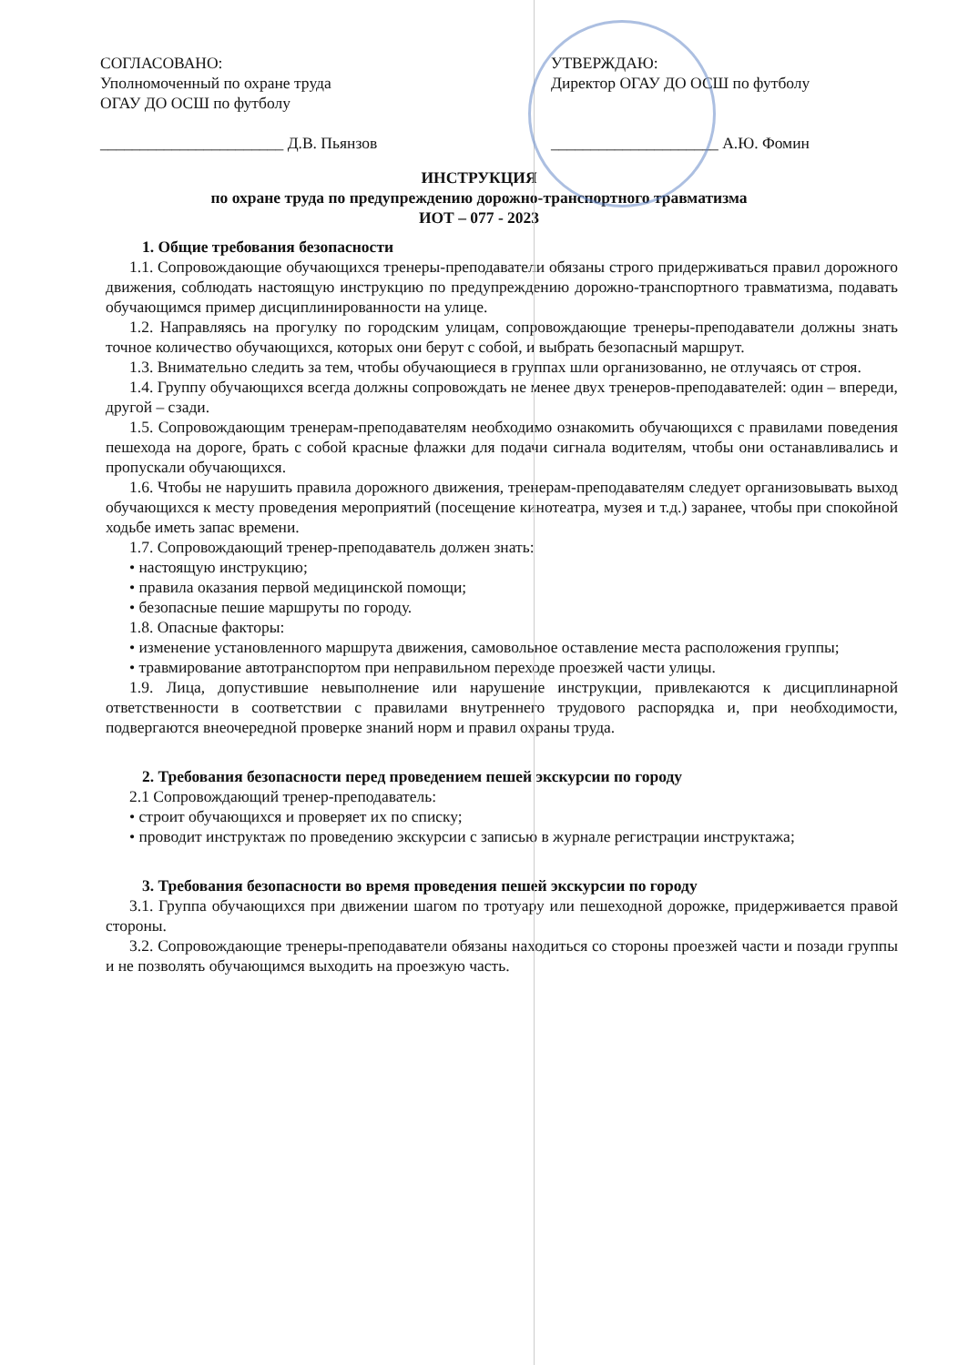СОГЛАСОВАНО:
Уполномоченный по охране труда
ОГАУ ДО ОСШ по футболу
_______________________ Д.В. Пьянзов
УТВЕРЖДАЮ:
Директор ОГАУ ДО ОСШ по футболу
_____________________ А.Ю. Фомин
ИНСТРУКЦИЯ
по охране труда по предупреждению дорожно-транспортного травматизма
ИОТ – 077 - 2023
1. Общие требования безопасности
1.1. Сопровождающие обучающихся тренеры-преподаватели обязаны строго придерживаться правил дорожного движения, соблюдать настоящую инструкцию по предупреждению дорожно-транспортного травматизма, подавать обучающимся пример дисциплинированности на улице.
1.2. Направляясь на прогулку по городским улицам, сопровождающие тренеры-преподаватели должны знать точное количество обучающихся, которых они берут с собой, и выбрать безопасный маршрут.
1.3. Внимательно следить за тем, чтобы обучающиеся в группах шли организованно, не отлучаясь от строя.
1.4. Группу обучающихся всегда должны сопровождать не менее двух тренеров-преподавателей: один – впереди, другой – сзади.
1.5. Сопровождающим тренерам-преподавателям необходимо ознакомить обучающихся с правилами поведения пешехода на дороге, брать с собой красные флажки для подачи сигнала водителям, чтобы они останавливались и пропускали обучающихся.
1.6. Чтобы не нарушить правила дорожного движения, тренерам-преподавателям следует организовывать выход обучающихся к месту проведения мероприятий (посещение кинотеатра, музея и т.д.) заранее, чтобы при спокойной ходьбе иметь запас времени.
1.7. Сопровождающий тренер-преподаватель должен знать:
• настоящую инструкцию;
• правила оказания первой медицинской помощи;
• безопасные пешие маршруты по городу.
1.8. Опасные факторы:
• изменение установленного маршрута движения, самовольное оставление места расположения группы;
• травмирование автотранспортом при неправильном переходе проезжей части улицы.
1.9. Лица, допустившие невыполнение или нарушение инструкции, привлекаются к дисциплинарной ответственности в соответствии с правилами внутреннего трудового распорядка и, при необходимости, подвергаются внеочередной проверке знаний норм и правил охраны труда.
2. Требования безопасности перед проведением пешей экскурсии по городу
2.1 Сопровождающий тренер-преподаватель:
• строит обучающихся и проверяет их по списку;
• проводит инструктаж по проведению экскурсии с записью в журнале регистрации инструктажа;
3. Требования безопасности во время проведения пешей экскурсии по городу
3.1. Группа обучающихся при движении шагом по тротуару или пешеходной дорожке, придерживается правой стороны.
3.2. Сопровождающие тренеры-преподаватели обязаны находиться со стороны проезжей части и позади группы и не позволять обучающимся выходить на проезжую часть.